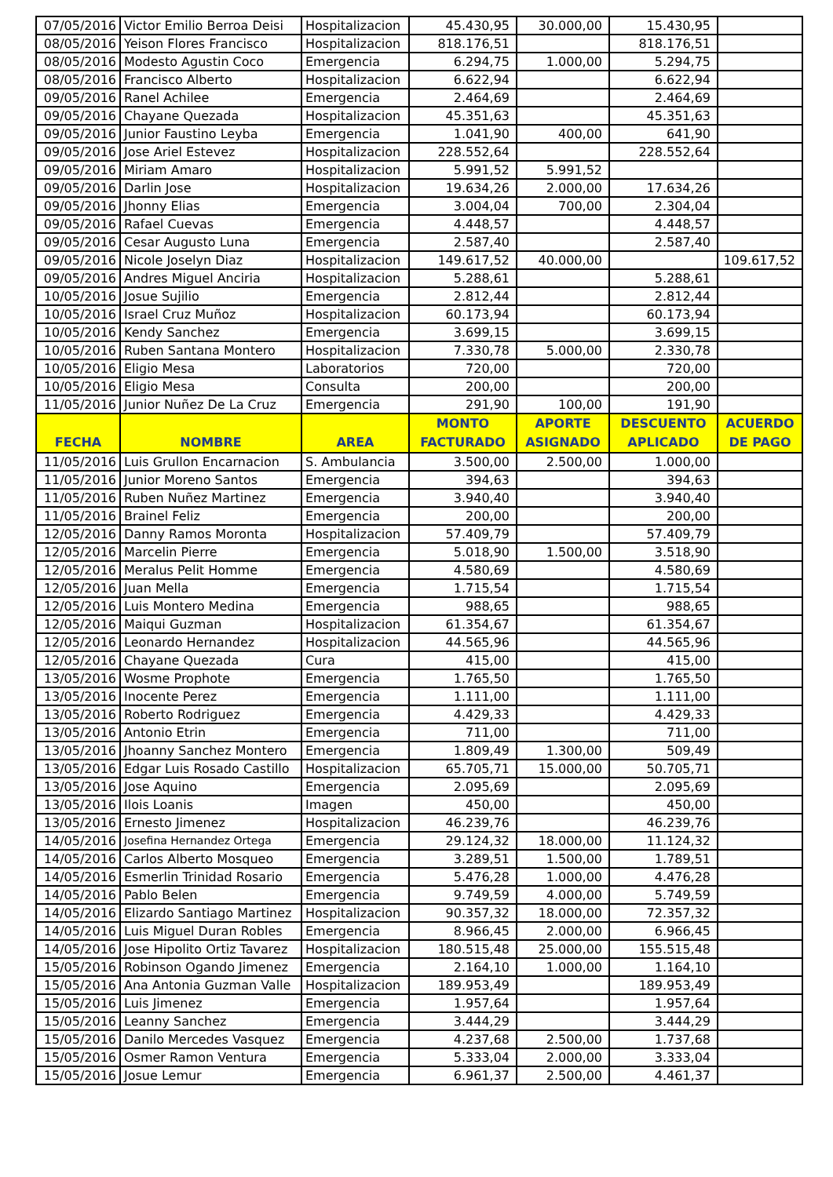| 07/05/2016 | Victor Emilio Berroa Deisi | Hospitalizacion | 45.430,95 | 30.000,00 | 15.430,95 | |
| 08/05/2016 | Yeison Flores Francisco | Hospitalizacion | 818.176,51 | | 818.176,51 | |
| 08/05/2016 | Modesto Agustin Coco | Emergencia | 6.294,75 | 1.000,00 | 5.294,75 | |
| 08/05/2016 | Francisco Alberto | Hospitalizacion | 6.622,94 | | 6.622,94 | |
| 09/05/2016 | Ranel Achilee | Emergencia | 2.464,69 | | 2.464,69 | |
| 09/05/2016 | Chayane Quezada | Hospitalizacion | 45.351,63 | | 45.351,63 | |
| 09/05/2016 | Junior Faustino Leyba | Emergencia | 1.041,90 | 400,00 | 641,90 | |
| 09/05/2016 | Jose Ariel Estevez | Hospitalizacion | 228.552,64 | | 228.552,64 | |
| 09/05/2016 | Miriam Amaro | Hospitalizacion | 5.991,52 | 5.991,52 | | |
| 09/05/2016 | Darlin Jose | Hospitalizacion | 19.634,26 | 2.000,00 | 17.634,26 | |
| 09/05/2016 | Jhonny Elias | Emergencia | 3.004,04 | 700,00 | 2.304,04 | |
| 09/05/2016 | Rafael Cuevas | Emergencia | 4.448,57 | | 4.448,57 | |
| 09/05/2016 | Cesar Augusto Luna | Emergencia | 2.587,40 | | 2.587,40 | |
| 09/05/2016 | Nicole Joselyn Diaz | Hospitalizacion | 149.617,52 | 40.000,00 | | 109.617,52 |
| 09/05/2016 | Andres Miguel Anciria | Hospitalizacion | 5.288,61 | | 5.288,61 | |
| 10/05/2016 | Josue Sujilio | Emergencia | 2.812,44 | | 2.812,44 | |
| 10/05/2016 | Israel Cruz Muñoz | Hospitalizacion | 60.173,94 | | 60.173,94 | |
| 10/05/2016 | Kendy Sanchez | Emergencia | 3.699,15 | | 3.699,15 | |
| 10/05/2016 | Ruben Santana Montero | Hospitalizacion | 7.330,78 | 5.000,00 | 2.330,78 | |
| 10/05/2016 | Eligio Mesa | Laboratorios | 720,00 | | 720,00 | |
| 10/05/2016 | Eligio Mesa | Consulta | 200,00 | | 200,00 | |
| 11/05/2016 | Junior Nuñez De La Cruz | Emergencia | 291,90 | 100,00 | 191,90 | |
| FECHA | NOMBRE | AREA | MONTO FACTURADO | APORTE ASIGNADO | DESCUENTO APLICADO | ACUERDO DE PAGO |
| 11/05/2016 | Luis Grullon Encarnacion | S. Ambulancia | 3.500,00 | 2.500,00 | 1.000,00 | |
| 11/05/2016 | Junior Moreno Santos | Emergencia | 394,63 | | 394,63 | |
| 11/05/2016 | Ruben Nuñez Martinez | Emergencia | 3.940,40 | | 3.940,40 | |
| 11/05/2016 | Brainel Feliz | Emergencia | 200,00 | | 200,00 | |
| 12/05/2016 | Danny Ramos Moronta | Hospitalizacion | 57.409,79 | | 57.409,79 | |
| 12/05/2016 | Marcelin Pierre | Emergencia | 5.018,90 | 1.500,00 | 3.518,90 | |
| 12/05/2016 | Meralus Pelit Homme | Emergencia | 4.580,69 | | 4.580,69 | |
| 12/05/2016 | Juan Mella | Emergencia | 1.715,54 | | 1.715,54 | |
| 12/05/2016 | Luis Montero Medina | Emergencia | 988,65 | | 988,65 | |
| 12/05/2016 | Maiqui Guzman | Hospitalizacion | 61.354,67 | | 61.354,67 | |
| 12/05/2016 | Leonardo Hernandez | Hospitalizacion | 44.565,96 | | 44.565,96 | |
| 12/05/2016 | Chayane Quezada | Cura | 415,00 | | 415,00 | |
| 13/05/2016 | Wosme Prophote | Emergencia | 1.765,50 | | 1.765,50 | |
| 13/05/2016 | Inocente Perez | Emergencia | 1.111,00 | | 1.111,00 | |
| 13/05/2016 | Roberto Rodriguez | Emergencia | 4.429,33 | | 4.429,33 | |
| 13/05/2016 | Antonio Etrin | Emergencia | 711,00 | | 711,00 | |
| 13/05/2016 | Jhoanny Sanchez Montero | Emergencia | 1.809,49 | 1.300,00 | 509,49 | |
| 13/05/2016 | Edgar Luis Rosado Castillo | Hospitalizacion | 65.705,71 | 15.000,00 | 50.705,71 | |
| 13/05/2016 | Jose Aquino | Emergencia | 2.095,69 | | 2.095,69 | |
| 13/05/2016 | Ilois Loanis | Imagen | 450,00 | | 450,00 | |
| 13/05/2016 | Ernesto Jimenez | Hospitalizacion | 46.239,76 | | 46.239,76 | |
| 14/05/2016 | Josefina Hernandez Ortega | Emergencia | 29.124,32 | 18.000,00 | 11.124,32 | |
| 14/05/2016 | Carlos Alberto Mosqueo | Emergencia | 3.289,51 | 1.500,00 | 1.789,51 | |
| 14/05/2016 | Esmerlin Trinidad Rosario | Emergencia | 5.476,28 | 1.000,00 | 4.476,28 | |
| 14/05/2016 | Pablo Belen | Emergencia | 9.749,59 | 4.000,00 | 5.749,59 | |
| 14/05/2016 | Elizardo Santiago Martinez | Hospitalizacion | 90.357,32 | 18.000,00 | 72.357,32 | |
| 14/05/2016 | Luis Miguel Duran Robles | Emergencia | 8.966,45 | 2.000,00 | 6.966,45 | |
| 14/05/2016 | Jose Hipolito Ortiz Tavarez | Hospitalizacion | 180.515,48 | 25.000,00 | 155.515,48 | |
| 15/05/2016 | Robinson Ogando Jimenez | Emergencia | 2.164,10 | 1.000,00 | 1.164,10 | |
| 15/05/2016 | Ana Antonia Guzman Valle | Hospitalizacion | 189.953,49 | | 189.953,49 | |
| 15/05/2016 | Luis Jimenez | Emergencia | 1.957,64 | | 1.957,64 | |
| 15/05/2016 | Leanny Sanchez | Emergencia | 3.444,29 | | 3.444,29 | |
| 15/05/2016 | Danilo Mercedes Vasquez | Emergencia | 4.237,68 | 2.500,00 | 1.737,68 | |
| 15/05/2016 | Osmer Ramon Ventura | Emergencia | 5.333,04 | 2.000,00 | 3.333,04 | |
| 15/05/2016 | Josue Lemur | Emergencia | 6.961,37 | 2.500,00 | 4.461,37 | |